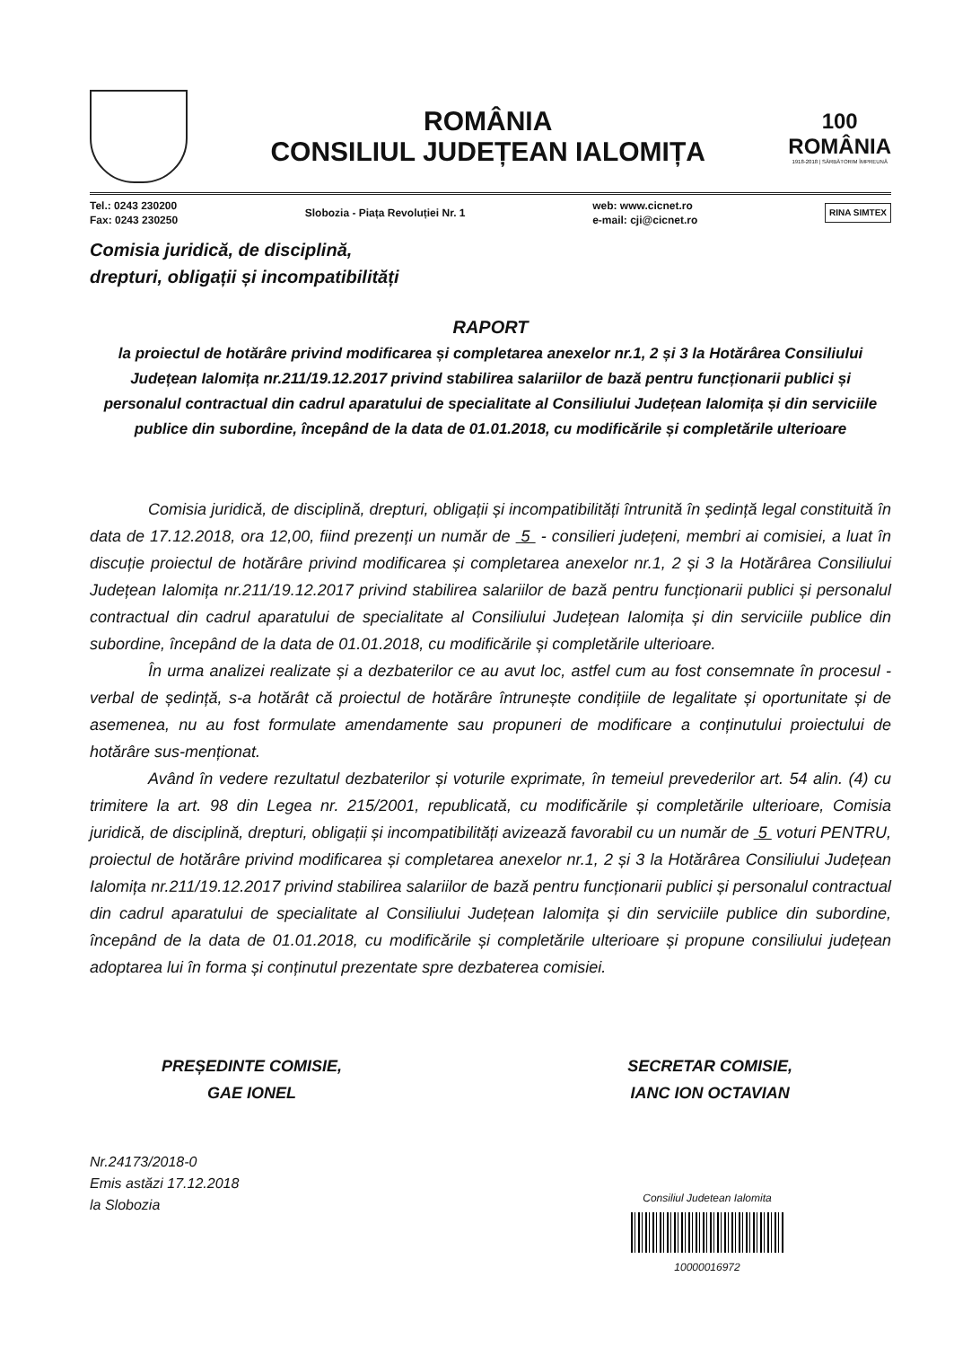ROMÂNIA
CONSILIUL JUDEȚEAN IALOMIȚA
100
ROMÂNIA
1918-2018 | SĂRBĂTORIM ÎMPREUNĂ
Tel.: 0243 230200
Fax: 0243 230250
Slobozia - Piața Revoluției Nr. 1
web: www.cicnet.ro
e-mail: cji@cicnet.ro
RINA SIMTEX
Comisia juridică, de disciplină,
drepturi, obligații și incompatibilități
RAPORT
la proiectul de hotărâre privind modificarea și completarea anexelor nr.1, 2 și 3 la Hotărârea Consiliului Județean Ialomița nr.211/19.12.2017 privind stabilirea salariilor de bază pentru funcționarii publici și personalul contractual din cadrul aparatului de specialitate al Consiliului Județean Ialomița și din serviciile publice din subordine, începând de la data de 01.01.2018, cu modificările și completările ulterioare
Comisia juridică, de disciplină, drepturi, obligații și incompatibilități întrunită în ședință legal constituită în data de 17.12.2018, ora 12,00, fiind prezenți un număr de 5 - consilieri județeni, membri ai comisiei, a luat în discuție proiectul de hotărâre privind modificarea și completarea anexelor nr.1, 2 și 3 la Hotărârea Consiliului Județean Ialomița nr.211/19.12.2017 privind stabilirea salariilor de bază pentru funcționarii publici și personalul contractual din cadrul aparatului de specialitate al Consiliului Județean Ialomița și din serviciile publice din subordine, începând de la data de 01.01.2018, cu modificările și completările ulterioare.
În urma analizei realizate și a dezbaterilor ce au avut loc, astfel cum au fost consemnate în procesul - verbal de ședință, s-a hotărât că proiectul de hotărâre întrunește condițiile de legalitate și oportunitate și de asemenea, nu au fost formulate amendamente sau propuneri de modificare a conținutului proiectului de hotărâre sus-menționat.
Având în vedere rezultatul dezbaterilor și voturile exprimate, în temeiul prevederilor art. 54 alin. (4) cu trimitere la art. 98 din Legea nr. 215/2001, republicată, cu modificările și completările ulterioare, Comisia juridică, de disciplină, drepturi, obligații și incompatibilități avizează favorabil cu un număr de 5 voturi PENTRU, proiectul de hotărâre privind modificarea și completarea anexelor nr.1, 2 și 3 la Hotărârea Consiliului Județean Ialomița nr.211/19.12.2017 privind stabilirea salariilor de bază pentru funcționarii publici și personalul contractual din cadrul aparatului de specialitate al Consiliului Județean Ialomița și din serviciile publice din subordine, începând de la data de 01.01.2018, cu modificările și completările ulterioare și propune consiliului județean adoptarea lui în forma și conținutul prezentate spre dezbaterea comisiei.
PREȘEDINTE COMISIE,
GAE IONEL
SECRETAR COMISIE,
IANC ION OCTAVIAN
Nr.24173/2018-0
Emis astăzi 17.12.2018
la Slobozia
Consiliul Judetean Ialomita
10000016972